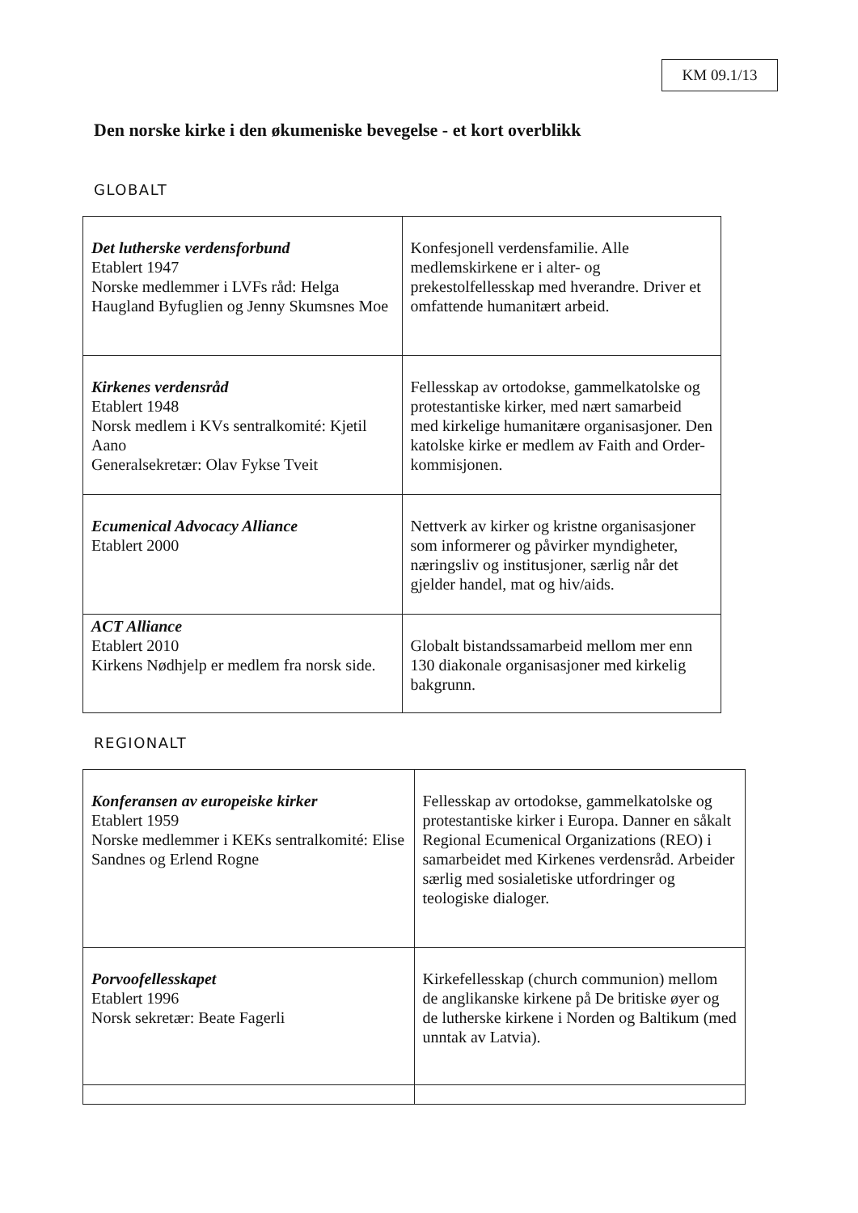KM 09.1/13
Den norske kirke i den økumeniske bevegelse - et kort overblikk
GLOBALT
| Det lutherske verdensforbund Etablert 1947 Norske medlemmer i LVFs råd: Helga Haugland Byfuglien og Jenny Skumsnes Moe | Konfesjonell verdensfamilie. Alle medlemskirkene er i alter- og prekestolfellesskap med hverandre. Driver et omfattende humanitært arbeid. |
| Kirkenes verdensråd Etablert 1948 Norsk medlem i KVs sentralkomité: Kjetil Aano Generalsekretær: Olav Fykse Tveit | Fellesskap av ortodokse, gammelkatolske og protestantiske kirker, med nært samarbeid med kirkelige humanitære organisasjoner. Den katolske kirke er medlem av Faith and Order-kommisjonen. |
| Ecumenical Advocacy Alliance Etablert 2000 | Nettverk av kirker og kristne organisasjoner som informerer og påvirker myndigheter, næringsliv og institusjoner, særlig når det gjelder handel, mat og hiv/aids. |
| ACT Alliance Etablert 2010 Kirkens Nødhjelp er medlem fra norsk side. | Globalt bistandssamarbeid mellom mer enn 130 diakonale organisasjoner med kirkelig bakgrunn. |
REGIONALT
| Konferansen av europeiske kirker Etablert 1959 Norske medlemmer i KEKs sentralkomité: Elise Sandnes og Erlend Rogne | Fellesskap av ortodokse, gammelkatolske og protestantiske kirker i Europa. Danner en såkalt Regional Ecumenical Organizations (REO) i samarbeidet med Kirkenes verdensråd. Arbeider særlig med sosialetiske utfordringer og teologiske dialoger. |
| Porvoofellesskapet Etablert 1996 Norsk sekretær: Beate Fagerli | Kirkefellesskap (church communion) mellom de anglikanske kirkene på De britiske øyer og de lutherske kirkene i Norden og Baltikum (med unntak av Latvia). |